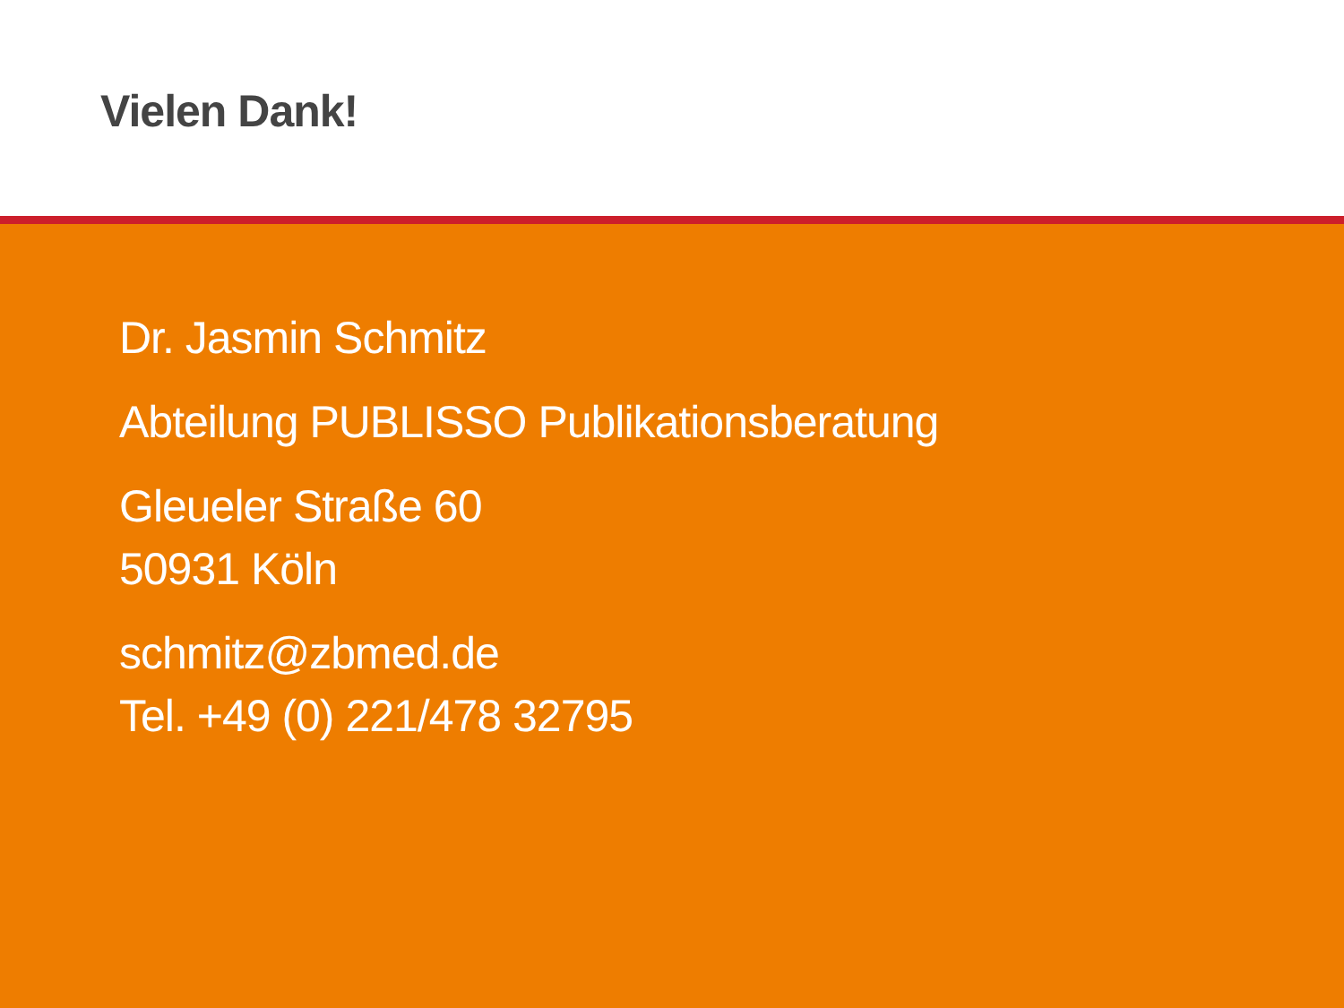Vielen Dank!
Dr. Jasmin Schmitz
Abteilung PUBLISSO Publikationsberatung
Gleueler Straße 60
50931 Köln
schmitz@zbmed.de
Tel. +49 (0) 221/478 32795